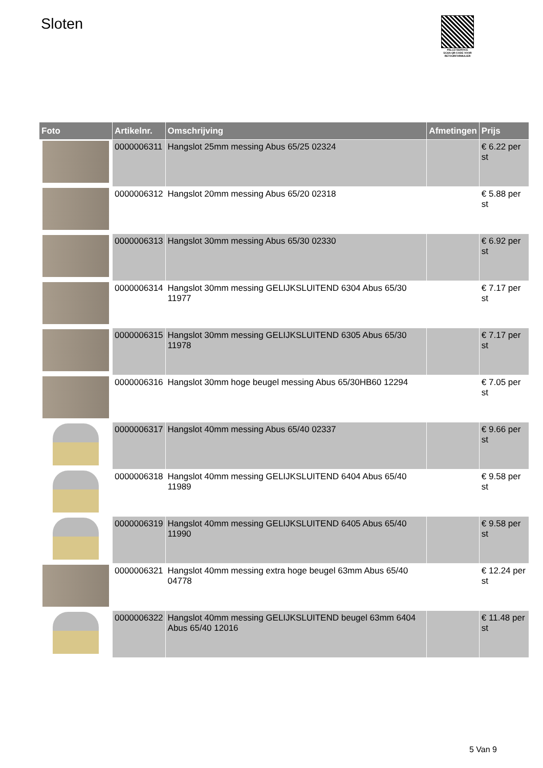Sloten
PALLETSERVICE
SCAN QR-CODE VOOR RETOURFORMULIER
| Foto | Artikelnr. | Omschrijving | Afmetingen | Prijs |
| --- | --- | --- | --- | --- |
| | 0000006311 | Hangslot 25mm messing Abus 65/25 02324 | | € 6.22 per st |
| | 0000006312 | Hangslot 20mm messing Abus 65/20 02318 | | € 5.88 per st |
| | 0000006313 | Hangslot 30mm messing Abus 65/30 02330 | | € 6.92 per st |
| | 0000006314 | Hangslot 30mm messing GELIJKSLUITEND 6304 Abus 65/30 11977 | | € 7.17 per st |
| | 0000006315 | Hangslot 30mm messing GELIJKSLUITEND 6305 Abus 65/30 11978 | | € 7.17 per st |
| | 0000006316 | Hangslot 30mm hoge beugel messing Abus 65/30HB60 12294 | | € 7.05 per st |
| | 0000006317 | Hangslot 40mm messing Abus 65/40 02337 | | € 9.66 per st |
| | 0000006318 | Hangslot 40mm messing GELIJKSLUITEND 6404 Abus 65/40 11989 | | € 9.58 per st |
| | 0000006319 | Hangslot 40mm messing GELIJKSLUITEND 6405 Abus 65/40 11990 | | € 9.58 per st |
| | 0000006321 | Hangslot 40mm messing extra hoge beugel 63mm Abus 65/40 04778 | | € 12.24 per st |
| | 0000006322 | Hangslot 40mm messing GELIJKSLUITEND beugel 63mm 6404 Abus 65/40 12016 | | € 11.48 per st |
5 Van 9